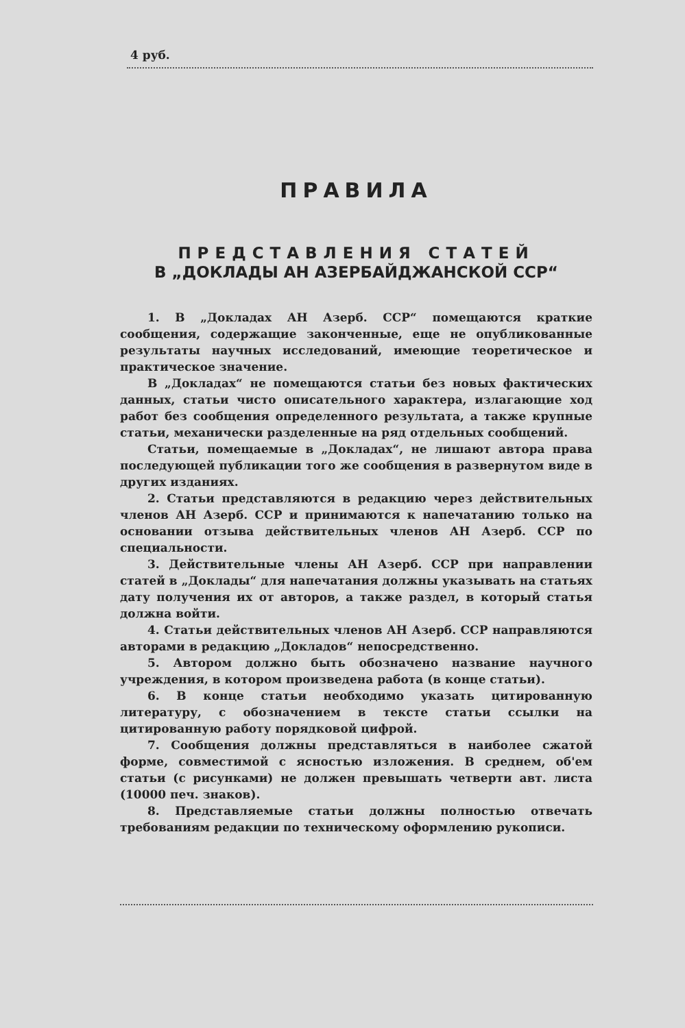4 руб.
ПРАВИЛА
ПРЕДСТАВЛЕНИЯ СТАТЕЙ
В „ДОКЛАДЫ АН АЗЕРБАЙДЖАНСКОЙ ССР“
1. В „Докладах АН Азерб. ССР“ помещаются краткие сообщения, содержащие законченные, еще не опубликованные результаты научных исследований, имеющие теоретическое и практическое значение.
В „Докладах“ не помещаются статьи без новых фактических данных, статьи чисто описательного характера, излагающие ход работ без сообщения определенного результата, а также крупные статьи, механически разделенные на ряд отдельных сообщений.
Статьи, помещаемые в „Докладах“, не лишают автора права последующей публикации того же сообщения в развернутом виде в других изданиях.
2. Статьи представляются в редакцию через действительных членов АН Азерб. ССР и принимаются к напечатанию только на основании отзыва действительных членов АН Азерб. ССР по специальности.
3. Действительные члены АН Азерб. ССР при направлении статей в „Доклады“ для напечатания должны указывать на статьях дату получения их от авторов, а также раздел, в который статья должна войти.
4. Статьи действительных членов АН Азерб. ССР направляются авторами в редакцию „Докладов“ непосредственно.
5. Автором должно быть обозначено название научного учреждения, в котором произведена работа (в конце статьи).
6. В конце статьи необходимо указать цитированную литературу, с обозначением в тексте статьи ссылки на цитированную работу порядковой цифрой.
7. Сообщения должны представляться в наиболее сжатой форме, совместимой с ясностью изложения. В среднем, об'ем статьи (с рисунками) не должен превышать четверти авт. листа (10000 печ. знаков).
8. Представляемые статьи должны полностью отвечать требованиям редакции по техническому оформлению рукописи.